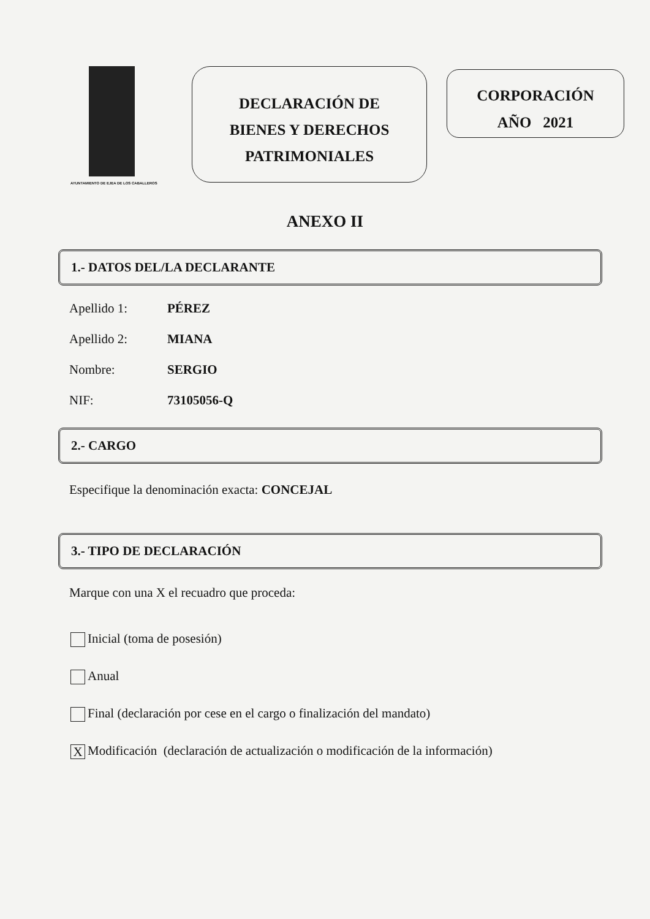AYUNTAMIENTO DE EJEA DE LOS CABALLEROS
DECLARACIÓN DE
BIENES Y DERECHOS
PATRIMONIALES
CORPORACIÓN
AÑO 2021
ANEXO II
1.- DATOS DEL/LA DECLARANTE
Apellido 1: PÉREZ
Apellido 2: MIANA
Nombre: SERGIO
NIF: 73105056-Q
2.- CARGO
Especifique la denominación exacta: CONCEJAL
3.- TIPO DE DECLARACIÓN
Marque con una X el recuadro que proceda:
Inicial (toma de posesión)
Anual
Final (declaración por cese en el cargo o finalización del mandato)
X Modificación (declaración de actualización o modificación de la información)